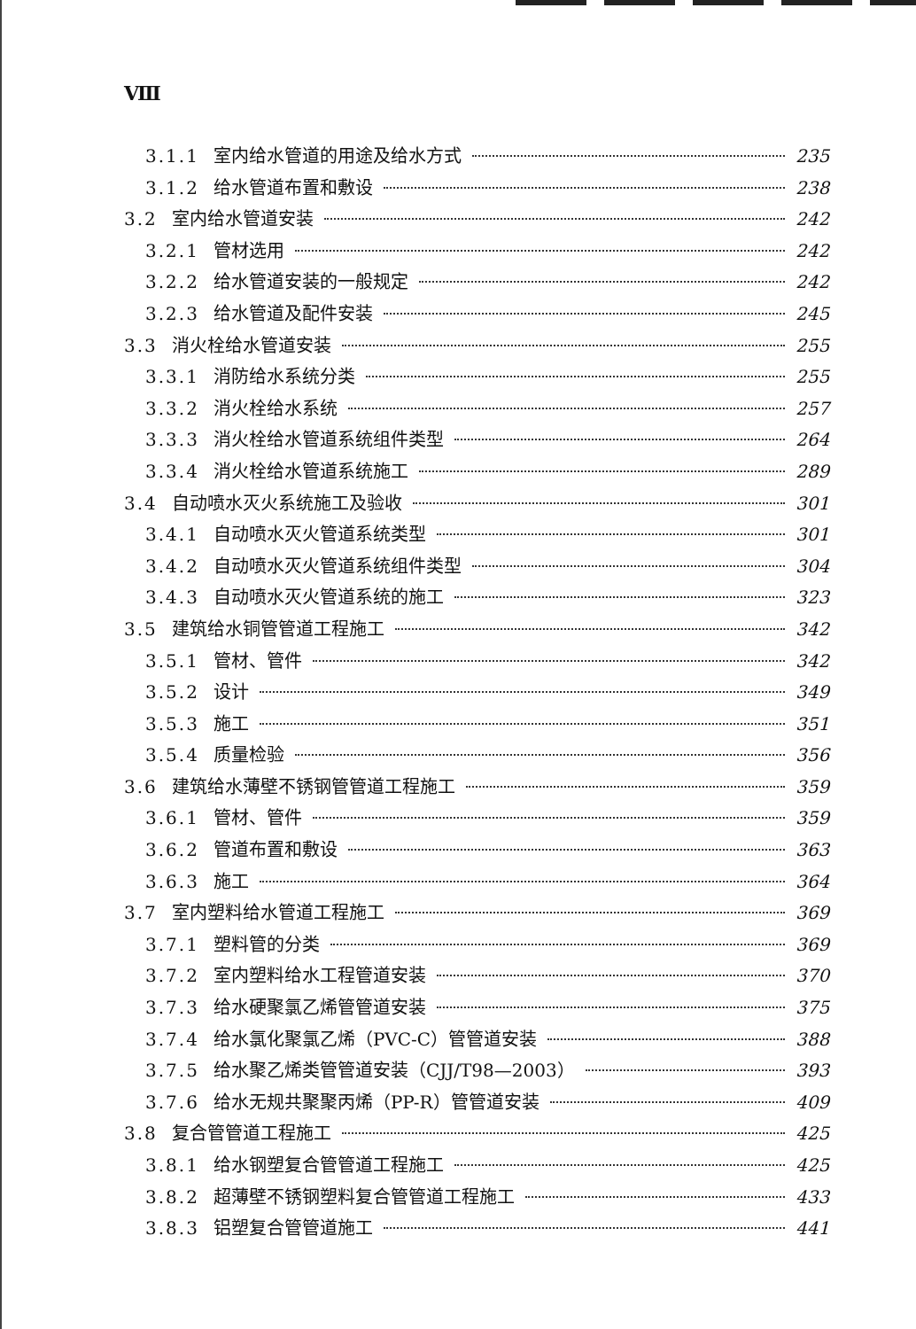Ⅷ
3.1.1 室内给水管道的用途及给水方式 235
3.1.2 给水管道布置和敷设 238
3.2 室内给水管道安装 242
3.2.1 管材选用 242
3.2.2 给水管道安装的一般规定 242
3.2.3 给水管道及配件安装 245
3.3 消火栓给水管道安装 255
3.3.1 消防给水系统分类 255
3.3.2 消火栓给水系统 257
3.3.3 消火栓给水管道系统组件类型 264
3.3.4 消火栓给水管道系统施工 289
3.4 自动喷水灭火系统施工及验收 301
3.4.1 自动喷水灭火管道系统类型 301
3.4.2 自动喷水灭火管道系统组件类型 304
3.4.3 自动喷水灭火管道系统的施工 323
3.5 建筑给水铜管管道工程施工 342
3.5.1 管材、管件 342
3.5.2 设计 349
3.5.3 施工 351
3.5.4 质量检验 356
3.6 建筑给水薄壁不锈钢管管道工程施工 359
3.6.1 管材、管件 359
3.6.2 管道布置和敷设 363
3.6.3 施工 364
3.7 室内塑料给水管道工程施工 369
3.7.1 塑料管的分类 369
3.7.2 室内塑料给水工程管道安装 370
3.7.3 给水硬聚氯乙烯管管道安装 375
3.7.4 给水氯化聚氯乙烯（PVC-C）管管道安装 388
3.7.5 给水聚乙烯类管管道安装（CJJ/T98—2003） 393
3.7.6 给水无规共聚聚丙烯（PP-R）管管道安装 409
3.8 复合管管道工程施工 425
3.8.1 给水钢塑复合管管道工程施工 425
3.8.2 超薄壁不锈钢塑料复合管管道工程施工 433
3.8.3 铝塑复合管管道施工 441